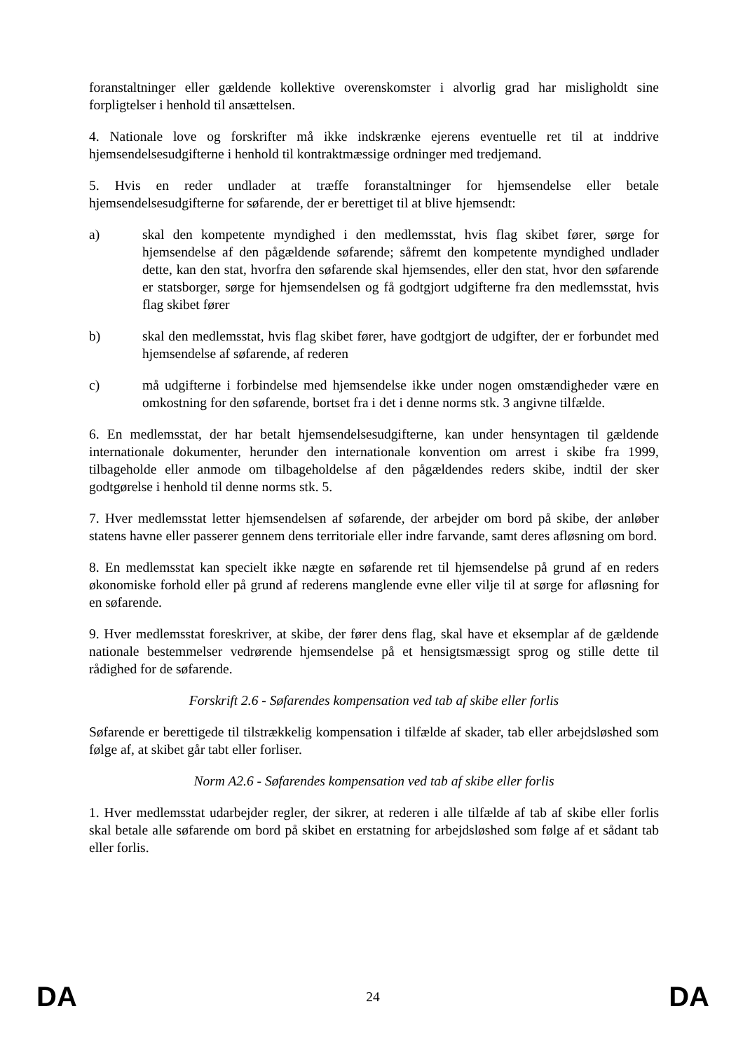foranstaltninger eller gældende kollektive overenskomster i alvorlig grad har misligholdt sine forpligtelser i henhold til ansættelsen.
4. Nationale love og forskrifter må ikke indskrænke ejerens eventuelle ret til at inddrive hjemsendelsesudgifterne i henhold til kontraktmæssige ordninger med tredjemand.
5. Hvis en reder undlader at træffe foranstaltninger for hjemsendelse eller betale hjemsendelsesudgifterne for søfarende, der er berettiget til at blive hjemsendt:
a) skal den kompetente myndighed i den medlemsstat, hvis flag skibet fører, sørge for hjemsendelse af den pågældende søfarende; såfremt den kompetente myndighed undlader dette, kan den stat, hvorfra den søfarende skal hjemsendes, eller den stat, hvor den søfarende er statsborger, sørge for hjemsendelsen og få godtgjort udgifterne fra den medlemsstat, hvis flag skibet fører
b) skal den medlemsstat, hvis flag skibet fører, have godtgjort de udgifter, der er forbundet med hjemsendelse af søfarende, af rederen
c) må udgifterne i forbindelse med hjemsendelse ikke under nogen omstændigheder være en omkostning for den søfarende, bortset fra i det i denne norms stk. 3 angivne tilfælde.
6. En medlemsstat, der har betalt hjemsendelsesudgifterne, kan under hensyntagen til gældende internationale dokumenter, herunder den internationale konvention om arrest i skibe fra 1999, tilbageholde eller anmode om tilbageholdelse af den pågældendes reders skibe, indtil der sker godtgørelse i henhold til denne norms stk. 5.
7. Hver medlemsstat letter hjemsendelsen af søfarende, der arbejder om bord på skibe, der anløber statens havne eller passerer gennem dens territoriale eller indre farvande, samt deres afløsning om bord.
8. En medlemsstat kan specielt ikke nægte en søfarende ret til hjemsendelse på grund af en reders økonomiske forhold eller på grund af rederens manglende evne eller vilje til at sørge for afløsning for en søfarende.
9. Hver medlemsstat foreskriver, at skibe, der fører dens flag, skal have et eksemplar af de gældende nationale bestemmelser vedrørende hjemsendelse på et hensigtsmæssigt sprog og stille dette til rådighed for de søfarende.
Forskrift 2.6 - Søfarendes kompensation ved tab af skibe eller forlis
Søfarende er berettigede til tilstrækkelig kompensation i tilfælde af skader, tab eller arbejdsløshed som følge af, at skibet går tabt eller forliser.
Norm A2.6 - Søfarendes kompensation ved tab af skibe eller forlis
1. Hver medlemsstat udarbejder regler, der sikrer, at rederen i alle tilfælde af tab af skibe eller forlis skal betale alle søfarende om bord på skibet en erstatning for arbejdsløshed som følge af et sådant tab eller forlis.
DA 24 DA